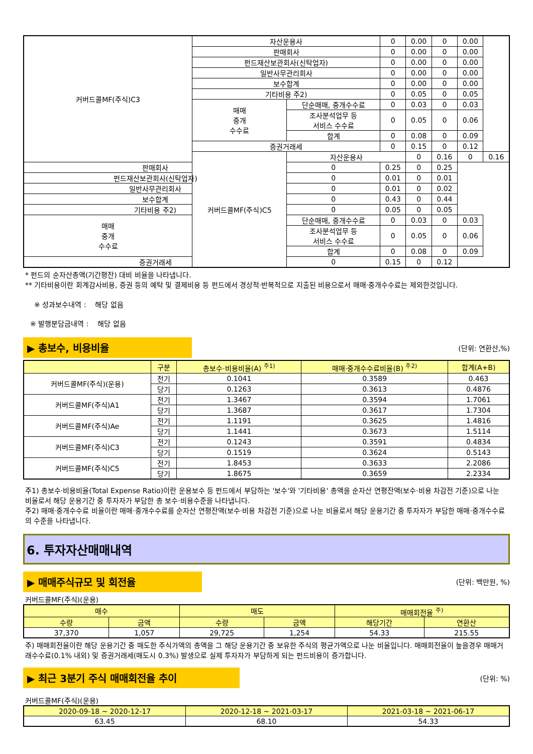| 커버드콜MF(주식)C3 | 자산운용사 | | 0 | 0.00 | 0 | 0.00 | |
| | 판매회사 | | 0 | 0.00 | 0 | 0.00 | |
| | 펀드재산보관회사(신탁업자) | | 0 | 0.00 | 0 | 0.00 | |
| | 일반사무관리회사 | | 0 | 0.00 | 0 | 0.00 | |
| | 보수합계 | | 0 | 0.00 | 0 | 0.00 | |
| | 기타비용 주2) | | 0 | 0.05 | 0 | 0.05 | |
| | 매매 중개 수수료 | 단순매매, 중개수수료 | 0 | 0.03 | 0 | 0.03 | |
| | | 조사분석업무 등 서비스 수수료 | 0 | 0.05 | 0 | 0.06 | |
| | | 합계 | 0 | 0.08 | 0 | 0.09 | |
| | 증권거래세 | | 0 | 0.15 | 0 | 0.12 | |
| | 커버드콜MF(주식)C5 | 자산운용사 | | 0 | 0.16 | 0 | 0.16 |
| 판매회사 | | 0 | 0.25 | 0 | 0.25 | | |
| 펀드재산보관회사(신탁업자) | | 0 | 0.01 | 0 | 0.01 | | |
| 일반사무관리회사 | | 0 | 0.01 | 0 | 0.02 | | |
| 보수합계 | | 0 | 0.43 | 0 | 0.44 | | |
| 기타비용 주2) | | 0 | 0.05 | 0 | 0.05 | | |
| 매매 중개 수수료 | | 단순매매, 중개수수료 | 0 | 0.03 | 0 | 0.03 | |
| | | 조사분석업무 등 서비스 수수료 | 0 | 0.05 | 0 | 0.06 | |
| | | 합계 | 0 | 0.08 | 0 | 0.09 | |
| 증권거래세 | | 0 | 0.15 | 0 | 0.12 | | |
* 펀드의 순자산총액(기간평잔) 대비 비율을 나타냅니다.
** 기타비용이란 회계감사비용, 증권 등의 예탁 및 결제비용 등 펀드에서 경상적·반복적으로 지출된 비용으로서 매매·중개수수료는 제외한것입니다.
※ 성과보수내역 : 해당 없음
※ 발행분담금내역 : 해당 없음
▶ 총보수, 비용비율 (단위: 연환산,%)
| | 구분 | 총보수·비용비율(A) <sup>주1)</sup> | 매매·중개수수료비율(B) <sup>주2)</sup> | 합계(A+B) |
| --- | --- | --- | --- | --- |
| 커버드콜MF(주식)(운용) | 전기 | 0.1041 | 0.3589 | 0.463 |
| | 당기 | 0.1263 | 0.3613 | 0.4876 |
| 커버드콜MF(주식)A1 | 전기 | 1.3467 | 0.3594 | 1.7061 |
| | 당기 | 1.3687 | 0.3617 | 1.7304 |
| 커버드콜MF(주식)Ae | 전기 | 1.1191 | 0.3625 | 1.4816 |
| | 당기 | 1.1441 | 0.3673 | 1.5114 |
| 커버드콜MF(주식)C3 | 전기 | 0.1243 | 0.3591 | 0.4834 |
| | 당기 | 0.1519 | 0.3624 | 0.5143 |
| 커버드콜MF(주식)C5 | 전기 | 1.8453 | 0.3633 | 2.2086 |
| | 당기 | 1.8675 | 0.3659 | 2.2334 |
주1) 총보수·비용비율(Total Expense Ratio)이란 운용보수 등 펀드에서 부담하는 '보수'와 '기타비용' 총액을 순자산 연평잔액(보수·비용 차감전 기준)으로 나눈 비율로서 해당 운용기간 중 투자자가 부담한 총 보수·비용수준을 나타냅니다.
주2) 매매·중개수수료 비율이란 매매·중개수수료를 순자산 연평잔액(보수·비용 차감전 기준)으로 나눈 비율로서 해당 운용기간 중 투자자가 부담한 매매·중개수수료의 수준을 나타냅니다.
6. 투자자산매매내역
▶ 매매주식규모 및 회전율 (단위: 백만원, %)
커버드콜MF(주식)(운용)
| 매수 | | 매도 | | 매매회전율 <sup>주)</sup> | |
| --- | --- | --- | --- | --- | --- |
| 수량 | 금액 | 수량 | 금액 | 해당기간 | 연환산 |
| 37,370 | 1,057 | 29,725 | 1,254 | 54.33 | 215.55 |
주) 매매회전율이란 해당 운용기간 중 매도한 주식가액의 총액을 그 해당 운용기간 중 보유한 주식의 평균가액으로 나눈 비율입니다. 매매회전율이 높을경우 매매거래수수료(0.1% 내외) 및 증권거래세(매도시 0.3%) 발생으로 실제 투자자가 부담하게 되는 펀드비용이 증가합니다.
▶ 최근 3분기 주식 매매회전율 추이 (단위: %)
커버드콜MF(주식)(운용)
| 2020-09-18 ~ 2020-12-17 | 2020-12-18 ~ 2021-03-17 | 2021-03-18 ~ 2021-06-17 |
| --- | --- | --- |
| 63.45 | 68.10 | 54.33 |